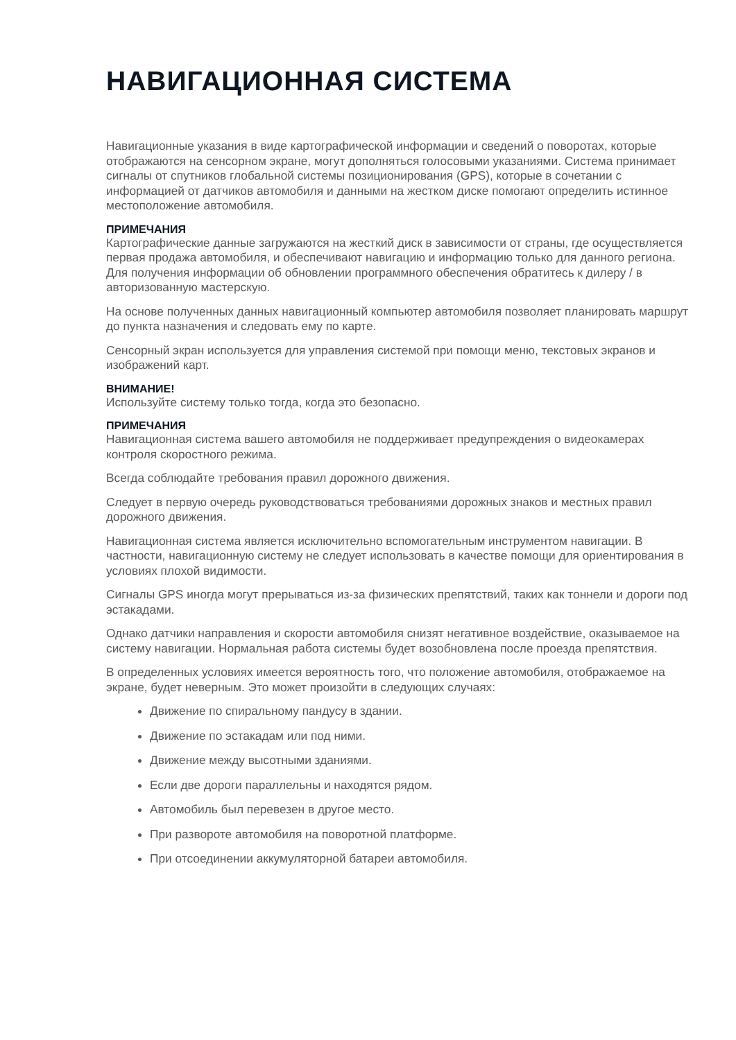НАВИГАЦИОННАЯ СИСТЕМА
Навигационные указания в виде картографической информации и сведений о поворотах, которые отображаются на сенсорном экране, могут дополняться голосовыми указаниями. Система принимает сигналы от спутников глобальной системы позиционирования (GPS), которые в сочетании с информацией от датчиков автомобиля и данными на жестком диске помогают определить истинное местоположение автомобиля.
ПРИМЕЧАНИЯ
Картографические данные загружаются на жесткий диск в зависимости от страны, где осуществляется первая продажа автомобиля, и обеспечивают навигацию и информацию только для данного региона. Для получения информации об обновлении программного обеспечения обратитесь к дилеру / в авторизованную мастерскую.
На основе полученных данных навигационный компьютер автомобиля позволяет планировать маршрут до пункта назначения и следовать ему по карте.
Сенсорный экран используется для управления системой при помощи меню, текстовых экранов и изображений карт.
ВНИМАНИЕ!
Используйте систему только тогда, когда это безопасно.
ПРИМЕЧАНИЯ
Навигационная система вашего автомобиля не поддерживает предупреждения о видеокамерах контроля скоростного режима.
Всегда соблюдайте требования правил дорожного движения.
Следует в первую очередь руководствоваться требованиями дорожных знаков и местных правил дорожного движения.
Навигационная система является исключительно вспомогательным инструментом навигации. В частности, навигационную систему не следует использовать в качестве помощи для ориентирования в условиях плохой видимости.
Сигналы GPS иногда могут прерываться из-за физических препятствий, таких как тоннели и дороги под эстакадами.
Однако датчики направления и скорости автомобиля снизят негативное воздействие, оказываемое на систему навигации. Нормальная работа системы будет возобновлена после проезда препятствия.
В определенных условиях имеется вероятность того, что положение автомобиля, отображаемое на экране, будет неверным. Это может произойти в следующих случаях:
Движение по спиральному пандусу в здании.
Движение по эстакадам или под ними.
Движение между высотными зданиями.
Если две дороги параллельны и находятся рядом.
Автомобиль был перевезен в другое место.
При развороте автомобиля на поворотной платформе.
При отсоединении аккумуляторной батареи автомобиля.